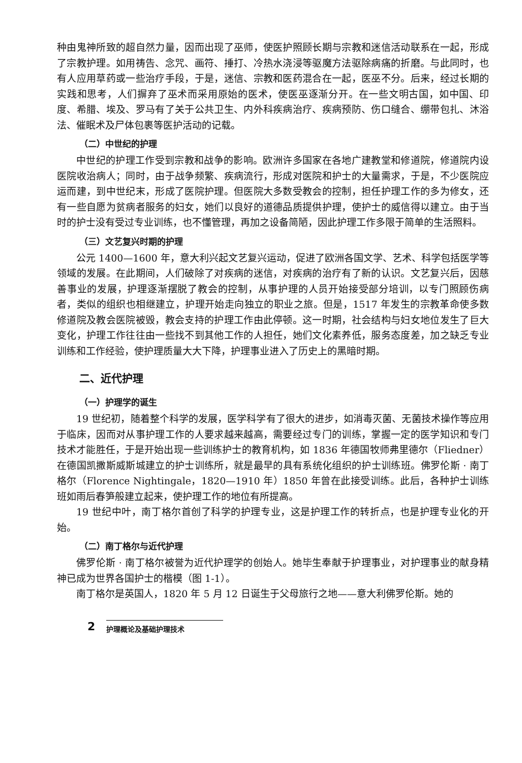种由鬼神所致的超自然力量，因而出现了巫师，使医护照顾长期与宗教和迷信活动联系在一起，形成了宗教护理。如用祷告、念咒、画符、捶打、冷热水浇浸等驱魔方法驱除病痛的折磨。与此同时，也有人应用草药或一些治疗手段，于是，迷信、宗教和医药混合在一起，医巫不分。后来，经过长期的实践和思考，人们摒弃了巫术而采用原始的医术，使医巫逐渐分开。在一些文明古国，如中国、印度、希腊、埃及、罗马有了关于公共卫生、内外科疾病治疗、疾病预防、伤口缝合、绷带包扎、沐浴法、催眠术及尸体包裹等医护活动的记载。
（二）中世纪的护理
中世纪的护理工作受到宗教和战争的影响。欧洲许多国家在各地广建教堂和修道院，修道院内设医院收治病人；同时，由于战争频繁、疾病流行，形成对医院和护士的大量需求，于是，不少医院应运而建，到中世纪末，形成了医院护理。但医院大多数受教会的控制，担任护理工作的多为修女，还有一些自愿为贫病者服务的妇女，她们以良好的道德品质提供护理，使护士的威信得以建立。由于当时的护士没有受过专业训练，也不懂管理，再加之设备简陋，因此护理工作多限于简单的生活照料。
（三）文艺复兴时期的护理
公元 1400—1600 年，意大利兴起文艺复兴运动，促进了欧洲各国文学、艺术、科学包括医学等领域的发展。在此期间，人们破除了对疾病的迷信，对疾病的治疗有了新的认识。文艺复兴后，因慈善事业的发展，护理逐渐摆脱了教会的控制，从事护理的人员开始接受部分培训，以专门照顾伤病者，类似的组织也相继建立，护理开始走向独立的职业之旅。但是，1517 年发生的宗教革命使多数修道院及教会医院被毁，教会支持的护理工作由此停顿。这一时期，社会结构与妇女地位发生了巨大变化，护理工作往往由一些找不到其他工作的人担任，她们文化素养低，服务态度差，加之缺乏专业训练和工作经验，使护理质量大大下降，护理事业进入了历史上的黑暗时期。
二、近代护理
（一）护理学的诞生
19 世纪初，随着整个科学的发展，医学科学有了很大的进步，如消毒灭菌、无菌技术操作等应用于临床，因而对从事护理工作的人要求越来越高，需要经过专门的训练，掌握一定的医学知识和专门技术才能胜任，于是开始出现一些训练护士的教育机构，如 1836 年德国牧师弗里德尔（Fliedner）在德国凯撒斯威斯城建立的护士训练所，就是最早的具有系统化组织的护士训练班。佛罗伦斯 · 南丁格尔（Florence Nightingale，1820—1910 年）1850 年曾在此接受训练。此后，各种护士训练班如雨后春笋般建立起来，使护理工作的地位有所提高。
19 世纪中叶，南丁格尔首创了科学的护理专业，这是护理工作的转折点，也是护理专业化的开始。
（二）南丁格尔与近代护理
佛罗伦斯 · 南丁格尔被誉为近代护理学的创始人。她毕生奉献于护理事业，对护理事业的献身精神已成为世界各国护士的楷模（图 1-1）。
南丁格尔是英国人，1820 年 5 月 12 日诞生于父母旅行之地——意大利佛罗伦斯。她的
2 护理概论及基础护理技术